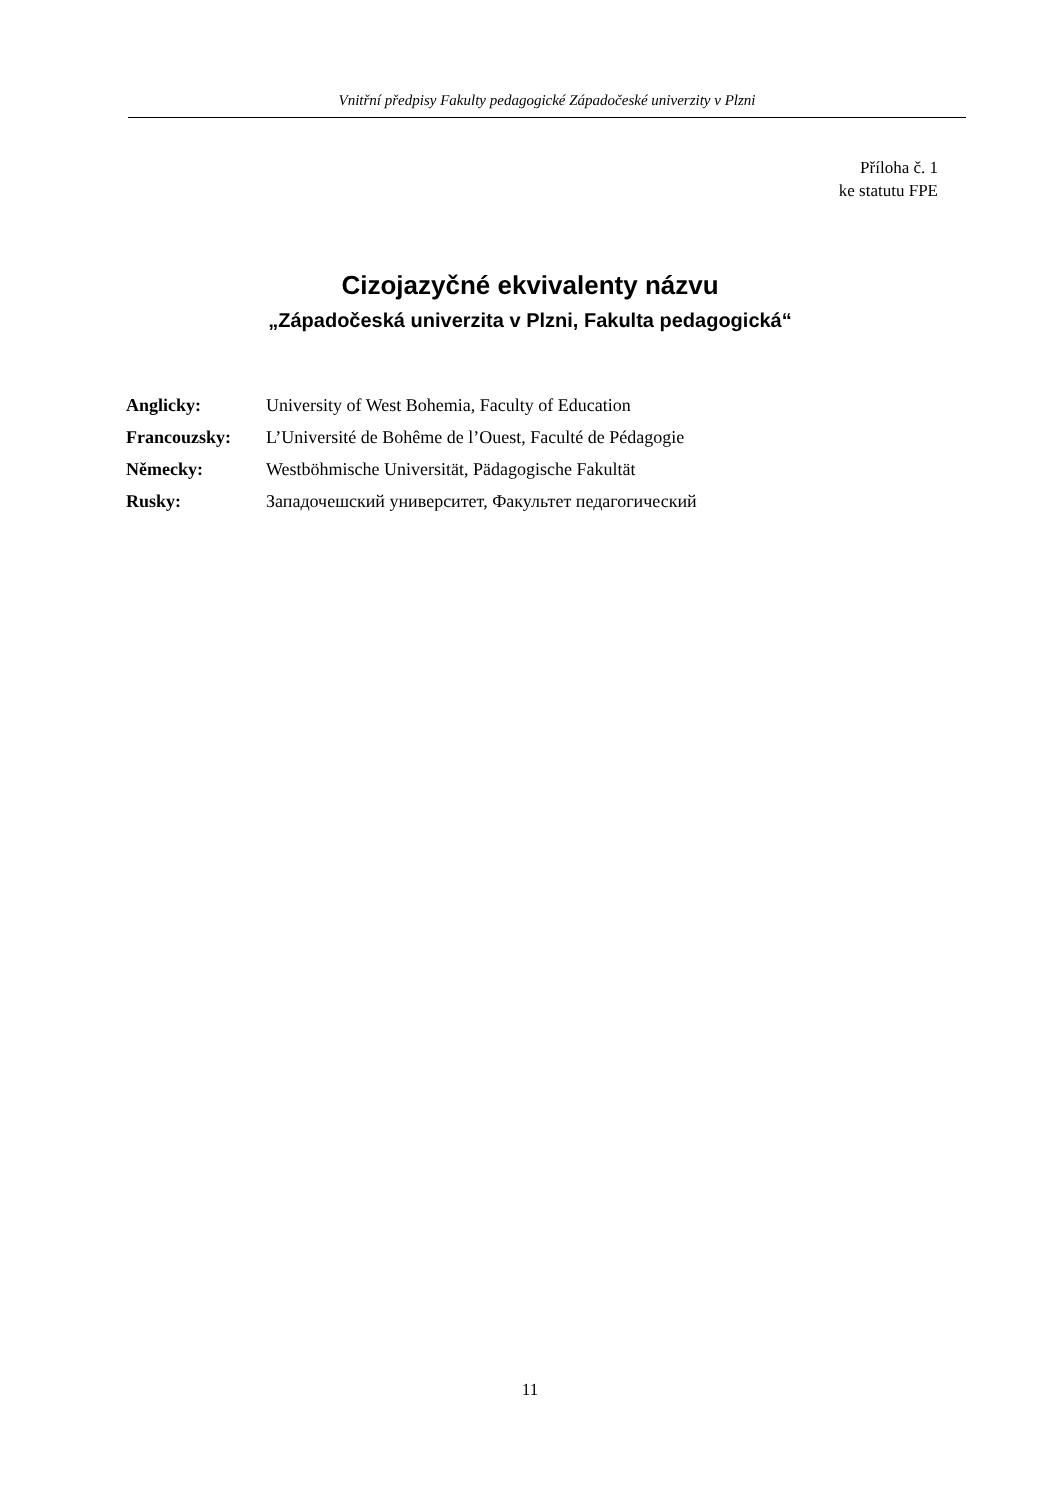Vnitřní předpisy Fakulty pedagogické Západočeské univerzity v Plzni
Příloha č. 1
ke statutu FPE
Cizojazyčné ekvivalenty názvu
„Západočeská univerzita v Plzni, Fakulta pedagogická“
| Anglicky: | University of West Bohemia, Faculty of Education |
| Francouzsky: | L’Université de Bohême de l’Ouest, Faculté de Pédagogie |
| Německy: | Westböhmische Universität, Pädagogische Fakultät |
| Rusky: | Западочешский университет, Факультет педагогический |
11